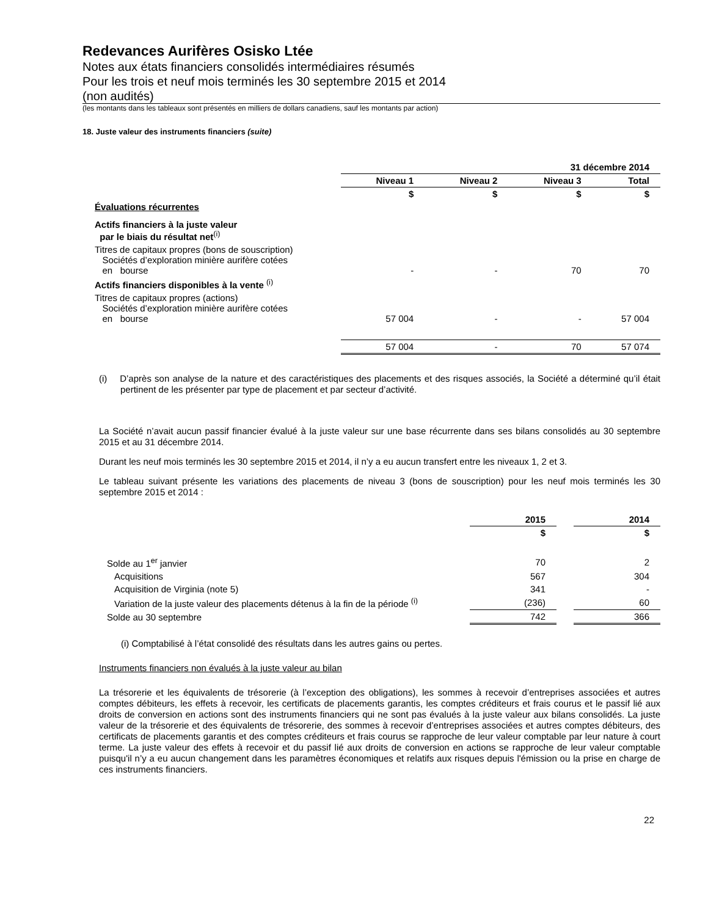Redevances Aurifères Osisko Ltée
Notes aux états financiers consolidés intermédiaires résumés
Pour les trois et neuf mois terminés les 30 septembre 2015 et 2014
(non audités)
(les montants dans les tableaux sont présentés en milliers de dollars canadiens, sauf les montants par action)
18. Juste valeur des instruments financiers (suite)
| | 31 décembre 2014 | | | |
| | Niveau 1 | Niveau 2 | Niveau 3 | Total |
| | $ | $ | $ | $ |
| Évaluations récurrentes | | | | |
| Actifs financiers à la juste valeur par le biais du résultat net<sup>(i)</sup> | | | | |
| Titres de capitaux propres (bons de souscription) Sociétés d’exploration minière aurifère cotées en bourse | - | - | 70 | 70 |
| Actifs financiers disponibles à la vente <sup>(i)</sup> | | | | |
| Titres de capitaux propres (actions) Sociétés d’exploration minière aurifère cotées en bourse | 57 004 | - | - | 57 004 |
| | 57 004 | - | 70 | 57 074 |
(i) D’après son analyse de la nature et des caractéristiques des placements et des risques associés, la Société a déterminé qu’il était pertinent de les présenter par type de placement et par secteur d’activité.
La Société n’avait aucun passif financier évalué à la juste valeur sur une base récurrente dans ses bilans consolidés au 30 septembre 2015 et au 31 décembre 2014.
Durant les neuf mois terminés les 30 septembre 2015 et 2014, il n’y a eu aucun transfert entre les niveaux 1, 2 et 3.
Le tableau suivant présente les variations des placements de niveau 3 (bons de souscription) pour les neuf mois terminés les 30 septembre 2015 et 2014 :
| | 2015 | | 2014 |
| | $ | | $ |
| Solde au 1<sup>er</sup> janvier | 70 | | 2 |
| Acquisitions | 567 | | 304 |
| Acquisition de Virginia (note 5) | 341 | | - |
| Variation de la juste valeur des placements détenus à la fin de la période <sup>(i)</sup> | (236) | | 60 |
| Solde au 30 septembre | 742 | | 366 |
(i) Comptabilisé à l’état consolidé des résultats dans les autres gains ou pertes.
Instruments financiers non évalués à la juste valeur au bilan
La trésorerie et les équivalents de trésorerie (à l’exception des obligations), les sommes à recevoir d’entreprises associées et autres comptes débiteurs, les effets à recevoir, les certificats de placements garantis, les comptes créditeurs et frais courus et le passif lié aux droits de conversion en actions sont des instruments financiers qui ne sont pas évalués à la juste valeur aux bilans consolidés. La juste valeur de la trésorerie et des équivalents de trésorerie, des sommes à recevoir d’entreprises associées et autres comptes débiteurs, des certificats de placements garantis et des comptes créditeurs et frais courus se rapproche de leur valeur comptable par leur nature à court terme. La juste valeur des effets à recevoir et du passif lié aux droits de conversion en actions se rapproche de leur valeur comptable puisqu'il n’y a eu aucun changement dans les paramètres économiques et relatifs aux risques depuis l'émission ou la prise en charge de ces instruments financiers.
22